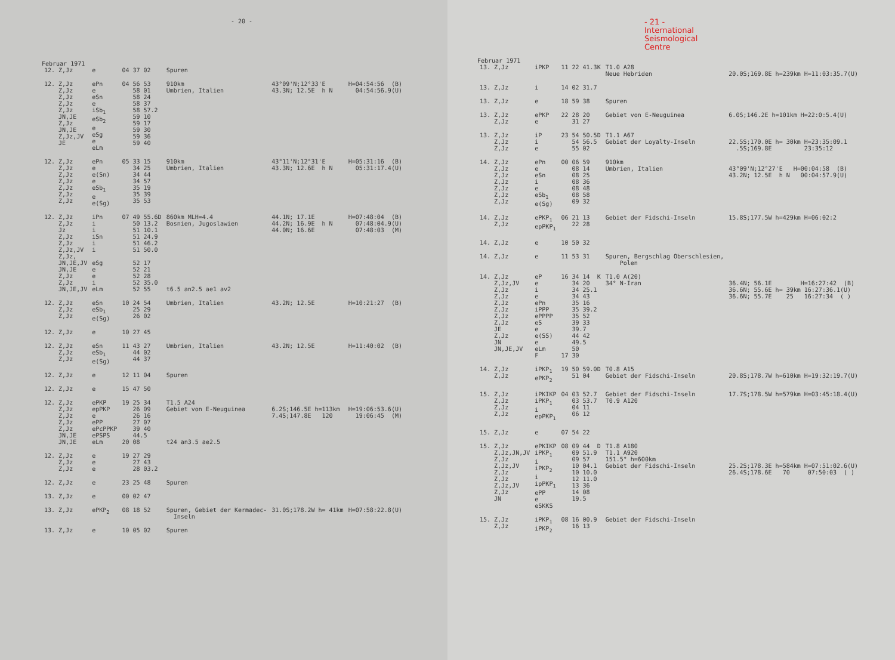- 20 -
Februar 1971
| 12. Z,Jz | e | 04 37 02 | Spuren | | |
| 12. Z,Jz Z,Jz Z,Jz Z,Jz Z,Jz JN,JE Z,Jz JN,JE Z,Jz,JV JE | ePn e eSn e iSb<sub>1</sub> eSb<sub>2</sub> e eSg e eLm | 04 56 53 58 01 58 24 58 37 58 57.2 59 10 59 17 59 30 59 36 59 40 | 910km Umbrien, Italien | 43°09'N;12°33'E 43.3N; 12.5E h N | H=04:54:56 (B) 04:54:56.9(U) |
| 12. Z,Jz Z,Jz Z,Jz Z,Jz Z,Jz Z,Jz Z,Jz | ePn e e(Sn) e eSb<sub>1</sub> e e(Sg) | 05 33 15 34 25 34 44 34 57 35 19 35 39 35 53 | 910km Umbrien, Italien | 43°11'N;12°31'E 43.3N; 12.6E h N | H=05:31:16 (B) 05:31:17.4(U) |
| 12. Z,Jz Z,Jz Jz Z,Jz Z,Jz Z,Jz,JV Z,Jz, JN,JE,JV JN,JE Z,Jz Z,Jz JN,JE,JV | iPn i i iSn i i eSg e e i eLm | 07 49 55.6D 50 13.2 51 10.1 51 24.9 51 46.2 51 50.0 52 17 52 21 52 28 52 35.0 52 55 | 860km MLH=4.4 Bosnien, Jugoslawien t6.5 an2.5 ae1 av2 | 44.1N; 17.1E 44.2N; 16.9E h N 44.0N; 16.6E | H=07:48:04 (B) 07:48:04.9(U) 07:48:03 (M) |
| 12. Z,Jz Z,Jz Z,Jz | eSn eSb<sub>1</sub> e(Sg) | 10 24 54 25 29 26 02 | Umbrien, Italien | 43.2N; 12.5E | H=10:21:27 (B) |
| 12. Z,Jz | e | 10 27 45 | | | |
| 12. Z,Jz Z,Jz Z,Jz | eSn eSb<sub>1</sub> e(Sg) | 11 43 27 44 02 44 37 | Umbrien, Italien | 43.2N; 12.5E | H=11:40:02 (B) |
| 12. Z,Jz | e | 12 11 04 | Spuren | | |
| 12. Z,Jz | e | 15 47 50 | | | |
| 12. Z,Jz Z,Jz Z,Jz Z,Jz Z,Jz JN,JE JN,JE | ePKP epPKP e ePP ePcPPKP ePSPS eLm | 19 25 34 26 09 26 16 27 07 39 40 44.5 20 08 | T1.5 A24 Gebiet von E-Neuguinea t24 an3.5 ae2.5 | 6.2S;146.5E h=113km 7.4S;147.8E 120 | H=19:06:53.6(U) 19:06:45 (M) |
| 12. Z,Jz Z,Jz Z,Jz | e e e | 19 27 29 27 43 28 03.2 | | | |
| 12. Z,Jz | e | 23 25 48 | Spuren | | |
| 13. Z,Jz | e | 00 02 47 | | | |
| 13. Z,Jz | ePKP<sub>2</sub> | 08 18 52 | Spuren, Gebiet der Kermadec- Inseln | 31.0S;178.2W h= 41km | H=07:58:22.8(U) |
| 13. Z,Jz | e | 10 05 02 | Spuren | | |
- 21 -
International
Seismological
Centre
Februar 1971
| 13. Z,Jz | iPKP | 11 22 41.3K | T1.0 A28 Neue Hebriden | 20.0S;169.8E h=239km H=11:03:35.7(U) |
| 13. Z,Jz | i | 14 02 31.7 | | |
| 13. Z,Jz | e | 18 59 38 | Spuren | |
| 13. Z,Jz Z,Jz | ePKP e | 22 28 20 31 27 | Gebiet von E-Neuguinea | 6.0S;146.2E h=101km H=22:0:5.4(U) |
| 13. Z,Jz Z,Jz Z,Jz | iP i e | 23 54 50.5D 54 56.5 55 02 | T1.1 A67 Gebiet der Loyalty-Inseln | 22.5S;170.0E h= 30km H=23:35:09.1 .5S;169.8E 23:35:12 |
| 14. Z,Jz Z,Jz Z,Jz Z,Jz Z,Jz Z,Jz Z,Jz | ePn e eSn i e eSb<sub>1</sub> e(Sg) | 00 06 59 08 14 08 25 08 36 08 48 08 58 09 32 | 910km Umbrien, Italien | 43°09'N;12°27'E H=00:04:58 (B) 43.2N; 12.5E h N 00:04:57.9(U) |
| 14. Z,Jz Z,Jz | ePKP<sub>1</sub> epPKP<sub>1</sub> | 06 21 13 22 28 | Gebiet der Fidschi-Inseln | 15.8S;177.5W h=429km H=06:02:2 |
| 14. Z,Jz | e | 10 50 32 | | |
| 14. Z,Jz | e | 11 53 31 | Spuren, Bergschlag Oberschlesien, Polen | |
| 14. Z,Jz Z,Jz,JV Z,Jz Z,Jz Z,Jz Z,Jz Z,Jz Z,Jz JE Z,Jz JN JN,JE,JV | eP e i e ePn iPPP ePPPP eS e e(SS) e eLm F | 16 34 14 K 34 20 34 25.1 34 43 35 16 35 39.2 35 52 39 33 39.7 44 42 49.5 50 17 30 | T1.0 A(20) 34° N-Iran | 36.4N; 56.1E H=16:27:42 (B) 36.6N; 55.6E h= 39km 16:27:36.1(U) 36.6N; 55.7E 25 16:27:34 ( ) |
| 14. Z,Jz Z,Jz | iPKP<sub>1</sub> ePKP<sub>2</sub> | 19 50 59.0D 51 04 | T0.8 A15 Gebiet der Fidschi-Inseln | 20.8S;178.7W h=610km H=19:32:19.7(U) |
| 15. Z,Jz Z,Jz Z,Jz Z,Jz | iPKIKP iPKP<sub>1</sub> i epPKP<sub>1</sub> | 04 03 52.7 03 53.7 04 11 06 12 | Gebiet der Fidschi-Inseln T0.9 A120 | 17.7S;178.5W h=579km H=03:45:18.4(U) |
| 15. Z,Jz | e | 07 54 22 | | |
| 15. Z,Jz Z,Jz,JN,JV Z,Jz Z,Jz,JV Z,Jz Z,Jz Z,Jz,JV Z,Jz JN | ePKIKP iPKP<sub>1</sub> i iPKP<sub>2</sub> i ipPKP<sub>1</sub> ePP e eSKKS | 08 09 44 D 09 51.9 09 57 10 04.1 10 10.0 12 11.0 13 36 14 08 19.5 | T1.8 A180 T1.1 A920 151.5° h=600km Gebiet der Fidschi-Inseln | 25.2S;178.3E h=584km H=07:51:02.6(U) 26.4S;178.6E 70 07:50:03 ( ) |
| 15. Z,Jz Z,Jz | iPKP<sub>1</sub> iPKP<sub>2</sub> | 08 16 00.9 16 13 | Gebiet der Fidschi-Inseln | |